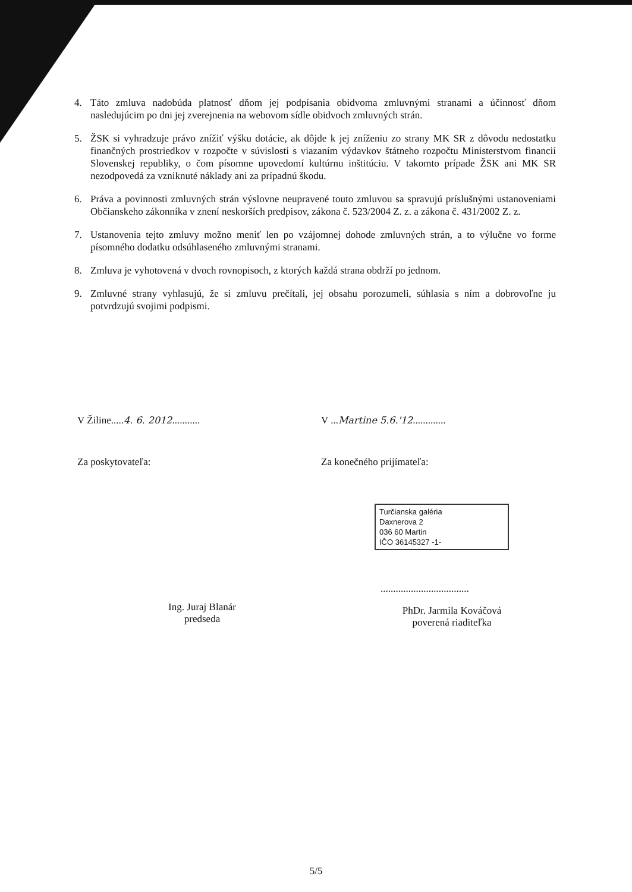4. Táto zmluva nadobúda platnosť dňom jej podpísania obidvoma zmluvnými stranami a účinnosť dňom nasledujúcim po dni jej zverejnenia na webovom sídle obidvoch zmluvných strán.
5. ŽSK si vyhradzuje právo znížiť výšku dotácie, ak dôjde k jej zníženiu zo strany MK SR z dôvodu nedostatku finančných prostriedkov v rozpočte v súvislosti s viazaním výdavkov štátneho rozpočtu Ministerstvom financií Slovenskej republiky, o čom písomne upovedomí kultúrnu inštitúciu. V takomto prípade ŽSK ani MK SR nezodpovedá za vzniknuté náklady ani za prípadnú škodu.
6. Práva a povinnosti zmluvných strán výslovne neupravené touto zmluvou sa spravujú príslušnými ustanoveniami Občianskeho zákonníka v znení neskorších predpisov, zákona č. 523/2004 Z. z. a zákona č. 431/2002 Z. z.
7. Ustanovenia tejto zmluvy možno meniť len po vzájomnej dohode zmluvných strán, a to výlučne vo forme písomného dodatku odsúhlaseného zmluvnými stranami.
8. Zmluva je vyhotovená v dvoch rovnopisoch, z ktorých každá strana obdrží po jednom.
9. Zmluvné strany vyhlasujú, že si zmluvu prečítali, jej obsahu porozumeli, súhlasia s ním a dobrovoľne ju potvrdzujú svojimi podpismi.
V Žiline.....4. 6. 2012...........
Za poskytovateľa:
Ing. Juraj Blanár
predseda
V ...Martine 5.6.'12.............
Za konečného prijímateľa:
Turčianska galéria
Daxnerova 2
036 60 Martin
IČO 36145327 -1-
...................................
PhDr. Jarmila Kováčová
poverená riaditeľka
5/5